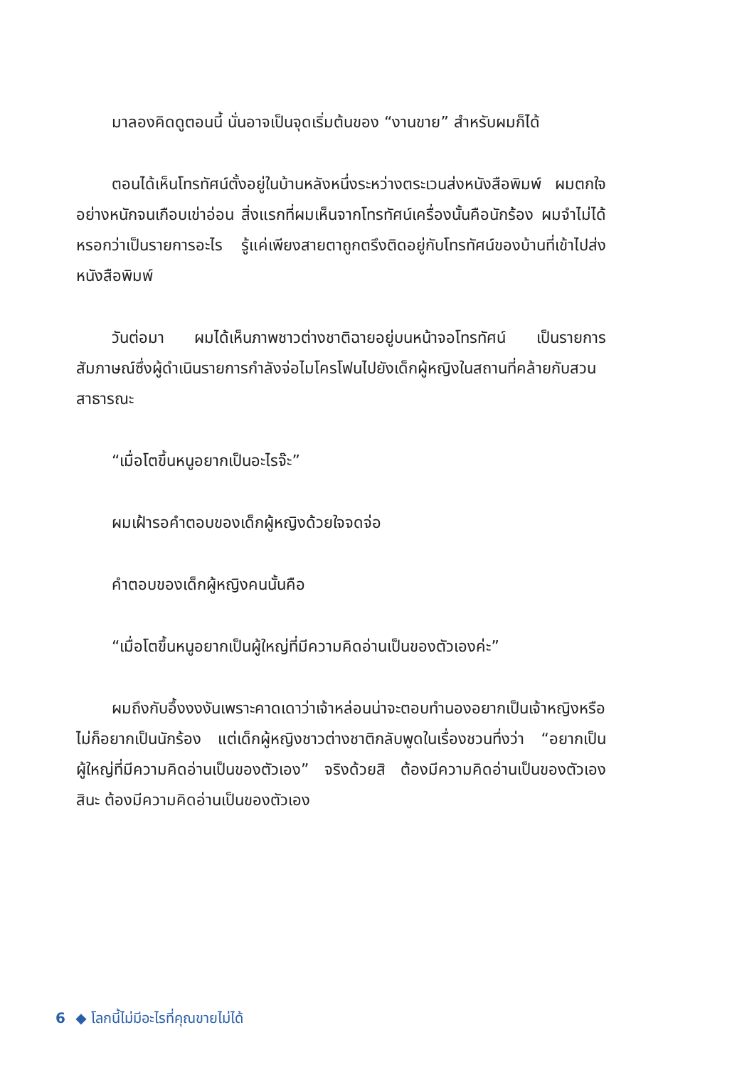มาลองคิดดูตอนนี้ นั่นอาจเป็นจุดเริ่มต้นของ “งานขาย” สำหรับผมก็ได้
ตอนได้เห็นโทรทัศน์ตั้งอยู่ในบ้านหลังหนึ่งระหว่างตระเวนส่งหนังสือพิมพ์ ผมตกใจอย่างหนักจนเกือบเข่าอ่อน สิ่งแรกที่ผมเห็นจากโทรทัศน์เครื่องนั้นคือนักร้อง ผมจำไม่ได้หรอกว่าเป็นรายการอะไร รู้แค่เพียงสายตาถูกตรึงติดอยู่กับโทรทัศน์ของบ้านที่เข้าไปส่งหนังสือพิมพ์
วันต่อมา ผมได้เห็นภาพชาวต่างชาติฉายอยู่บนหน้าจอโทรทัศน์ เป็นรายการสัมภาษณ์ซึ่งผู้ดำเนินรายการกำลังจ่อไมโครโฟนไปยังเด็กผู้หญิงในสถานที่คล้ายกับสวนสาธารณะ
“เมื่อโตขึ้นหนูอยากเป็นอะไรจ๊ะ”
ผมเฝ้ารอคำตอบของเด็กผู้หญิงด้วยใจจดจ่อ
คำตอบของเด็กผู้หญิงคนนั้นคือ
“เมื่อโตขึ้นหนูอยากเป็นผู้ใหญ่ที่มีความคิดอ่านเป็นของตัวเองค่ะ”
ผมถึงกับอึ้งงงงันเพราะคาดเดาว่าเจ้าหล่อนน่าจะตอบทำนองอยากเป็นเจ้าหญิงหรือไม่ก็อยากเป็นนักร้อง แต่เด็กผู้หญิงชาวต่างชาติกลับพูดในเรื่องชวนทึ่งว่า “อยากเป็นผู้ใหญ่ที่มีความคิดอ่านเป็นของตัวเอง” จริงด้วยสิ ต้องมีความคิดอ่านเป็นของตัวเองสินะ ต้องมีความคิดอ่านเป็นของตัวเอง
6 ◆ โลกนี้ไม่มีอะไรที่คุณขายไม่ได้